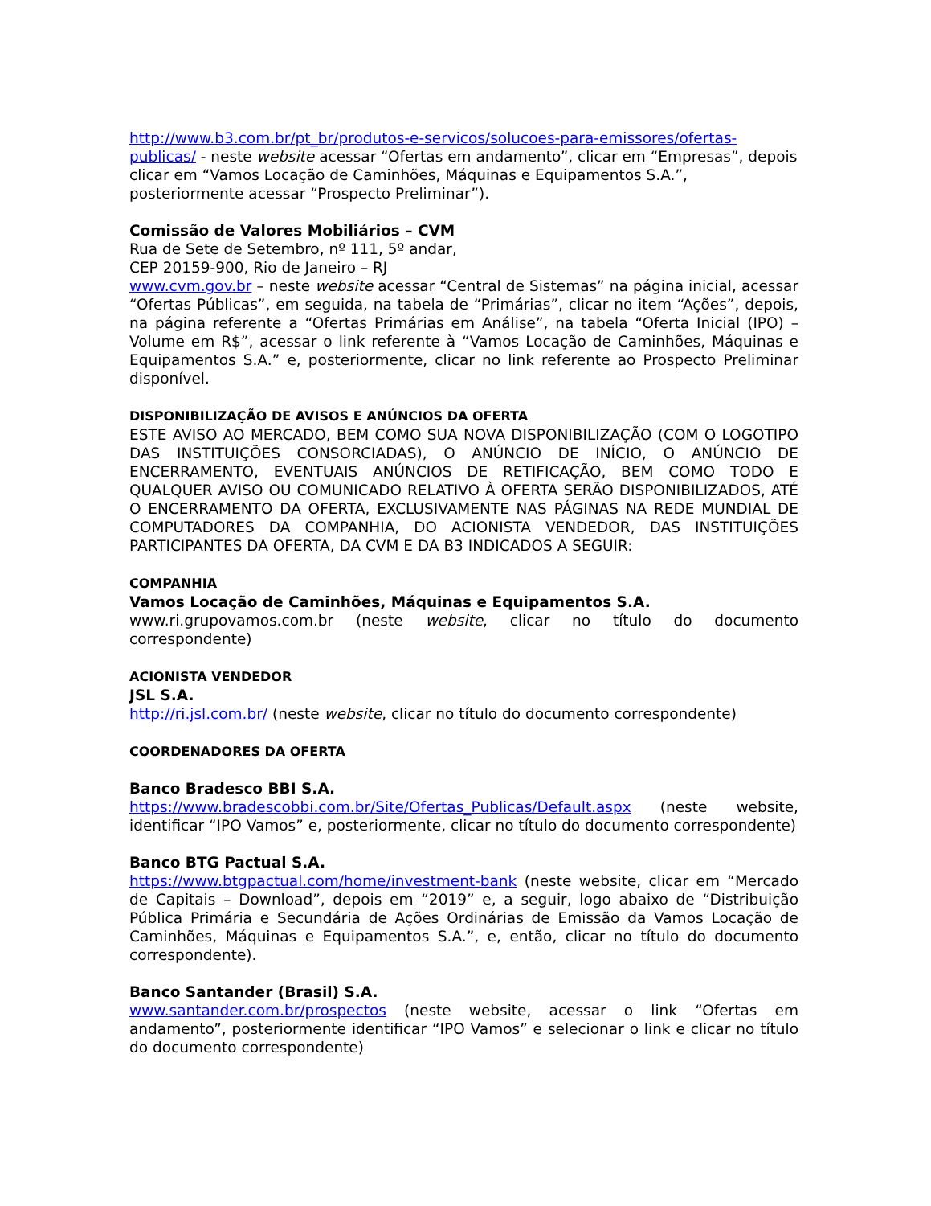http://www.b3.com.br/pt_br/produtos-e-servicos/solucoes-para-emissores/ofertas-publicas/ - neste website acessar “Ofertas em andamento”, clicar em “Empresas”, depois clicar em “Vamos Locação de Caminhões, Máquinas e Equipamentos S.A.”, posteriormente acessar “Prospecto Preliminar”).
Comissão de Valores Mobiliários – CVM
Rua de Sete de Setembro, nº 111, 5º andar,
CEP 20159-900, Rio de Janeiro – RJ
www.cvm.gov.br – neste website acessar “Central de Sistemas” na página inicial, acessar “Ofertas Públicas”, em seguida, na tabela de “Primárias”, clicar no item “Ações”, depois, na página referente a “Ofertas Primárias em Análise”, na tabela “Oferta Inicial (IPO) – Volume em R$”, acessar o link referente à “Vamos Locação de Caminhões, Máquinas e Equipamentos S.A.” e, posteriormente, clicar no link referente ao Prospecto Preliminar disponível.
DISPONIBILIZAÇÃO DE AVISOS E ANÚNCIOS DA OFERTA
ESTE AVISO AO MERCADO, BEM COMO SUA NOVA DISPONIBILIZAÇÃO (COM O LOGOTIPO DAS INSTITUIÇÕES CONSORCIADAS), O ANÚNCIO DE INÍCIO, O ANÚNCIO DE ENCERRAMENTO, EVENTUAIS ANÚNCIOS DE RETIFICAÇÃO, BEM COMO TODO E QUALQUER AVISO OU COMUNICADO RELATIVO À OFERTA SERÃO DISPONIBILIZADOS, ATÉ O ENCERRAMENTO DA OFERTA, EXCLUSIVAMENTE NAS PÁGINAS NA REDE MUNDIAL DE COMPUTADORES DA COMPANHIA, DO ACIONISTA VENDEDOR, DAS INSTITUIÇÕES PARTICIPANTES DA OFERTA, DA CVM E DA B3 INDICADOS A SEGUIR:
COMPANHIA
Vamos Locação de Caminhões, Máquinas e Equipamentos S.A.
www.ri.grupovamos.com.br (neste website, clicar no título do documento correspondente)
ACIONISTA VENDEDOR
JSL S.A.
http://ri.jsl.com.br/ (neste website, clicar no título do documento correspondente)
COORDENADORES DA OFERTA
Banco Bradesco BBI S.A.
https://www.bradescobbi.com.br/Site/Ofertas_Publicas/Default.aspx (neste website, identificar “IPO Vamos” e, posteriormente, clicar no título do documento correspondente)
Banco BTG Pactual S.A.
https://www.btgpactual.com/home/investment-bank (neste website, clicar em “Mercado de Capitais – Download”, depois em “2019” e, a seguir, logo abaixo de “Distribuição Pública Primária e Secundária de Ações Ordinárias de Emissão da Vamos Locação de Caminhões, Máquinas e Equipamentos S.A.”, e, então, clicar no título do documento correspondente).
Banco Santander (Brasil) S.A.
www.santander.com.br/prospectos (neste website, acessar o link “Ofertas em andamento”, posteriormente identificar “IPO Vamos” e selecionar o link e clicar no título do documento correspondente)